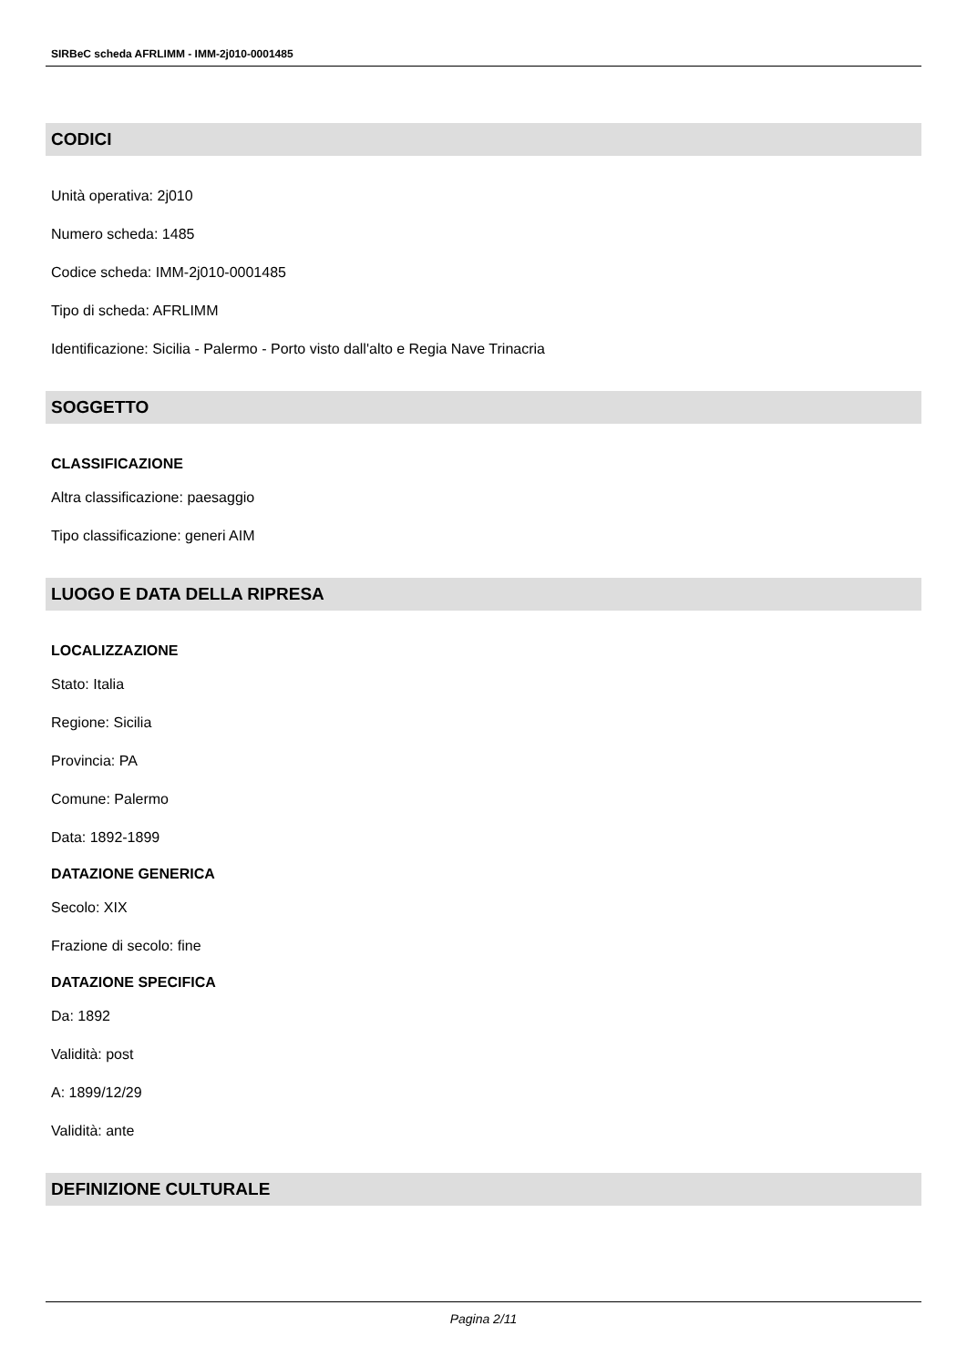SIRBeC scheda AFRLIMM - IMM-2j010-0001485
CODICI
Unità operativa: 2j010
Numero scheda: 1485
Codice scheda: IMM-2j010-0001485
Tipo di scheda: AFRLIMM
Identificazione: Sicilia - Palermo - Porto visto dall'alto e Regia Nave Trinacria
SOGGETTO
CLASSIFICAZIONE
Altra classificazione: paesaggio
Tipo classificazione: generi AIM
LUOGO E DATA DELLA RIPRESA
LOCALIZZAZIONE
Stato: Italia
Regione: Sicilia
Provincia: PA
Comune: Palermo
Data: 1892-1899
DATAZIONE GENERICA
Secolo: XIX
Frazione di secolo: fine
DATAZIONE SPECIFICA
Da: 1892
Validità: post
A: 1899/12/29
Validità: ante
DEFINIZIONE CULTURALE
Pagina 2/11